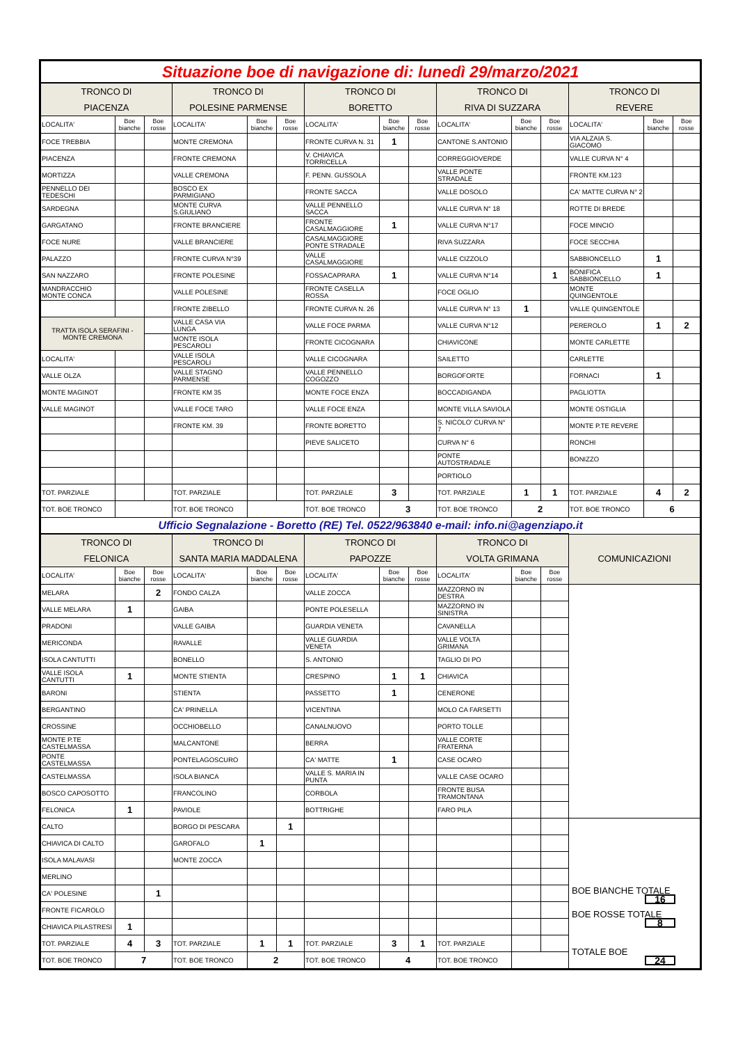| Situazione boe di navigazione di: lunedì 29/marzo/2021 | | | | | | | | | | | | | | |
| TRONCO DI PIACENZA | | | TRONCO DI POLESINE PARMENSE | | | TRONCO DI BORETTO | | | TRONCO DI RIVA DI SUZZARA | | | TRONCO DI REVERE | | |
| LOCALITA' | Boe bianche | Boe rosse | LOCALITA' | Boe bianche | Boe rosse | LOCALITA' | Boe bianche | Boe rosse | LOCALITA' | Boe bianche | Boe rosse | LOCALITA' | Boe bianche | Boe rosse |
| FOCE TREBBIA | | | MONTE CREMONA | | | FRONTE CURVA N. 31 | 1 | | CANTONE S.ANTONIO | | | VIA ALZAIA S. GIACOMO | | |
| PIACENZA | | | FRONTE CREMONA | | | V. CHIAVICA TORRICELLA | | | CORREGGIOVERDE | | | VALLE CURVA N° 4 | | |
| MORTIZZA | | | VALLE CREMONA | | | F. PENN. GUSSOLA | | | VALLE PONTE STRADALE | | | FRONTE KM.123 | | |
| PENNELLO DEI TEDESCHI | | | BOSCO EX PARMIGIANO | | | FRONTE SACCA | | | VALLE DOSOLO | | | CA' MATTE CURVA N° 2 | | |
| SARDEGNA | | | MONTE CURVA S.GIULIANO | | | VALLE PENNELLO SACCA | | | VALLE CURVA N° 18 | | | ROTTE DI BREDE | | |
| GARGATANO | | | FRONTE BRANCIERE | | | FRONTE CASALMAGGIORE | 1 | | VALLE CURVA N°17 | | | FOCE MINCIO | | |
| FOCE NURE | | | VALLE BRANCIERE | | | CASALMAGGIORE PONTE STRADALE | | | RIVA SUZZARA | | | FOCE SECCHIA | | |
| PALAZZO | | | FRONTE CURVA N°39 | | | VALLE CASALMAGGIORE | | | VALLE CIZZOLO | | | SABBIONCELLO | 1 | |
| SAN NAZZARO | | | FRONTE POLESINE | | | FOSSACAPRARA | 1 | | VALLE CURVA N°14 | | 1 | BONIFICA SABBIONCELLO | 1 | |
| MANDRACCHIO MONTE CONCA | | | VALLE POLESINE | | | FRONTE CASELLA ROSSA | | | FOCE OGLIO | | | MONTE QUINGENTOLE | | |
| | | | FRONTE ZIBELLO | | | FRONTE CURVA N. 26 | | | VALLE CURVA N° 13 | 1 | | VALLE QUINGENTOLE | | |
| TRATTA ISOLA SERAFINI - MONTE CREMONA | | | VALLE CASA VIA LUNGA | | | VALLE FOCE PARMA | | | VALLE CURVA N°12 | | | PEREROLO | 1 | 2 |
| | | | MONTE ISOLA PESCAROLI | | | FRONTE CICOGNARA | | | CHIAVICONE | | | MONTE CARLETTE | | |
| LOCALITA' | | | VALLE ISOLA PESCAROLI | | | VALLE CICOGNARA | | | SAILETTO | | | CARLETTE | | |
| VALLE OLZA | | | VALLE STAGNO PARMENSE | | | VALLE PENNELLO COGOZZO | | | BORGOFORTE | | | FORNACI | 1 | |
| MONTE MAGINOT | | | FRONTE KM 35 | | | MONTE FOCE ENZA | | | BOCCADIGANDA | | | PAGLIOTTA | | |
| VALLE MAGINOT | | | VALLE FOCE TARO | | | VALLE FOCE ENZA | | | MONTE VILLA SAVIOLA | | | MONTE OSTIGLIA | | |
| | | | FRONTE KM. 39 | | | FRONTE BORETTO | | | S. NICOLO' CURVA N° 7 | | | MONTE P.TE REVERE | | |
| | | | | | | PIEVE SALICETO | | | CURVA N° 6 | | | RONCHI | | |
| | | | | | | | | | PONTE AUTOSTRADALE | | | BONIZZO | | |
| | | | | | | | | | PORTIOLO | | | | | |
| TOT. PARZIALE | | | TOT. PARZIALE | | | TOT. PARZIALE | 3 | | TOT. PARZIALE | 1 | 1 | TOT. PARZIALE | 4 | 2 |
| TOT. BOE TRONCO | | | TOT. BOE TRONCO | | | TOT. BOE TRONCO | 3 | | TOT. BOE TRONCO | 2 | | TOT. BOE TRONCO | 6 | |
| Ufficio Segnalazione - Boretto (RE) Tel. 0522/963840 e-mail: info.ni@agenziapo.it | | | | | | | | | | | | | | |
| TRONCO DI FELONICA | | | TRONCO DI SANTA MARIA MADDALENA | | | TRONCO DI PAPOZZE | | | TRONCO DI VOLTA GRIMANA | | | COMUNICAZIONI | | |
| LOCALITA' | Boe bianche | Boe rosse | LOCALITA' | Boe bianche | Boe rosse | LOCALITA' | Boe bianche | Boe rosse | LOCALITA' | Boe bianche | Boe rosse | | | |
| MELARA | | 2 | FONDO CALZA | | | VALLE ZOCCA | | | MAZZORNO IN DESTRA | | | | | |
| VALLE MELARA | 1 | | GAIBA | | | PONTE POLESELLA | | | MAZZORNO IN SINISTRA | | | | | |
| PRADONI | | | VALLE GAIBA | | | GUARDIA VENETA | | | CAVANELLA | | | | | |
| MERICONDA | | | RAVALLE | | | VALLE GUARDIA VENETA | | | VALLE VOLTA GRIMANA | | | | | |
| ISOLA CANTUTTI | | | BONELLO | | | S. ANTONIO | | | TAGLIO DI PO | | | | | |
| VALLE ISOLA CANTUTTI | 1 | | MONTE STIENTA | | | CRESPINO | 1 | 1 | CHIAVICA | | | | | |
| BARONI | | | STIENTA | | | PASSETTO | 1 | | CENERONE | | | | | |
| BERGANTINO | | | CA' PRINELLA | | | VICENTINA | | | MOLO CA FARSETTI | | | | | |
| CROSSINE | | | OCCHIOBELLO | | | CANALNUOVO | | | PORTO TOLLE | | | | | |
| MONTE P.TE CASTELMASSA | | | MALCANTONE | | | BERRA | | | VALLE CORTE FRATERNA | | | | | |
| PONTE CASTELMASSA | | | PONTELAGOSCURO | | | CA' MATTE | 1 | | CASE OCARO | | | | | |
| CASTELMASSA | | | ISOLA BIANCA | | | VALLE S. MARIA IN PUNTA | | | VALLE CASE OCARO | | | | | |
| BOSCO CAPOSOTTO | | | FRANCOLINO | | | CORBOLA | | | FRONTE BUSA TRAMONTANA | | | | | |
| FELONICA | 1 | | PAVIOLE | | | BOTTRIGHE | | | FARO PILA | | | | | |
| CALTO | | | BORGO DI PESCARA | | 1 | | | | | | | BOE BIANCHE TOTALE 16 BOE ROSSE TOTALE 8 TOTALE BOE 24 | | |
| CHIAVICA DI CALTO | | | GAROFALO | 1 | | | | | | | | | | |
| ISOLA MALAVASI | | | MONTE ZOCCA | | | | | | | | | | | |
| MERLINO | | | | | | | | | | | | | | |
| CA' POLESINE | | 1 | | | | | | | | | | | | |
| FRONTE FICAROLO | | | | | | | | | | | | | | |
| CHIAVICA PILASTRESI | 1 | | | | | | | | | | | | | |
| TOT. PARZIALE | 4 | 3 | TOT. PARZIALE | 1 | 1 | TOT. PARZIALE | 3 | 1 | TOT. PARZIALE | | | | | |
| TOT. BOE TRONCO | 7 | | TOT. BOE TRONCO | 2 | | TOT. BOE TRONCO | 4 | | TOT. BOE TRONCO | | | | | |